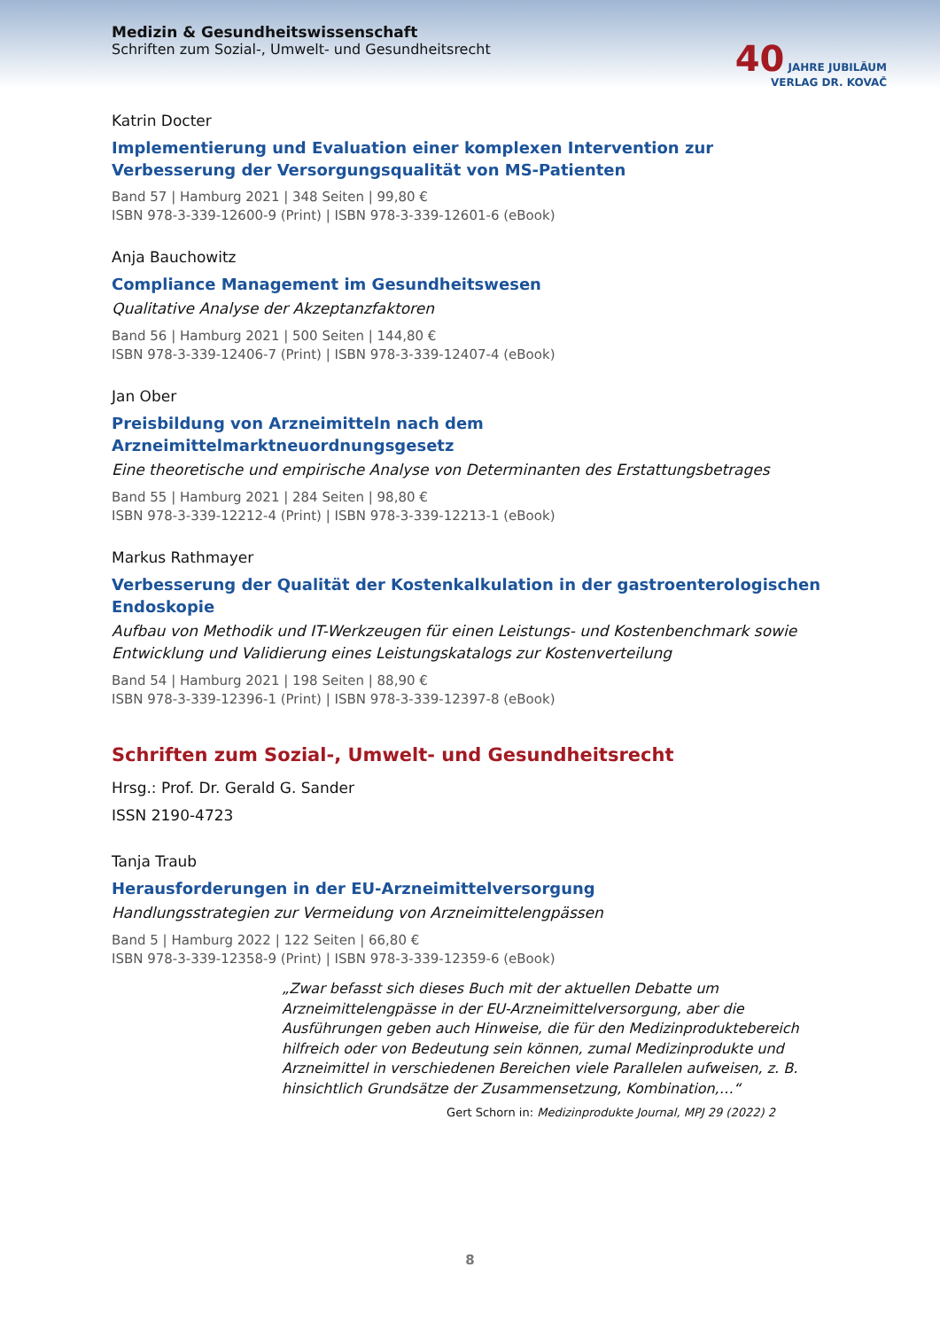Medizin & Gesundheitswissenschaft
Schriften zum Sozial-, Umwelt- und Gesundheitsrecht
40 JAHRE JUBILÄUM
VERLAG DR. KOVAČ
Katrin Docter
Implementierung und Evaluation einer komplexen Intervention zur Verbesserung der Versorgungsqualität von MS-Patienten
Band 57 | Hamburg 2021 | 348 Seiten | 99,80 €
ISBN 978-3-339-12600-9 (Print) | ISBN 978-3-339-12601-6 (eBook)
Anja Bauchowitz
Compliance Management im Gesundheitswesen
Qualitative Analyse der Akzeptanzfaktoren
Band 56 | Hamburg 2021 | 500 Seiten | 144,80 €
ISBN 978-3-339-12406-7 (Print) | ISBN 978-3-339-12407-4 (eBook)
Jan Ober
Preisbildung von Arzneimitteln nach dem Arzneimittelmarktneuordnungsgesetz
Eine theoretische und empirische Analyse von Determinanten des Erstattungsbetrages
Band 55 | Hamburg 2021 | 284 Seiten | 98,80 €
ISBN 978-3-339-12212-4 (Print) | ISBN 978-3-339-12213-1 (eBook)
Markus Rathmayer
Verbesserung der Qualität der Kostenkalkulation in der gastroenterologischen Endoskopie
Aufbau von Methodik und IT-Werkzeugen für einen Leistungs- und Kostenbenchmark sowie Entwicklung und Validierung eines Leistungskatalogs zur Kostenverteilung
Band 54 | Hamburg 2021 | 198 Seiten | 88,90 €
ISBN 978-3-339-12396-1 (Print) | ISBN 978-3-339-12397-8 (eBook)
Schriften zum Sozial-, Umwelt- und Gesundheitsrecht
Hrsg.: Prof. Dr. Gerald G. Sander
ISSN 2190-4723
Tanja Traub
Herausforderungen in der EU-Arzneimittelversorgung
Handlungsstrategien zur Vermeidung von Arzneimittelengpässen
Band 5 | Hamburg 2022 | 122 Seiten | 66,80 €
ISBN 978-3-339-12358-9 (Print) | ISBN 978-3-339-12359-6 (eBook)
„Zwar befasst sich dieses Buch mit der aktuellen Debatte um Arzneimittelengpässe in der EU-Arzneimittelversorgung, aber die Ausführungen geben auch Hinweise, die für den Medizinproduktebereich hilfreich oder von Bedeutung sein können, zumal Medizinprodukte und Arzneimittel in verschiedenen Bereichen viele Parallelen aufweisen, z. B. hinsichtlich Grundsätze der Zusammensetzung, Kombination,…“
Gert Schorn in: Medizinprodukte Journal, MPJ 29 (2022) 2
8